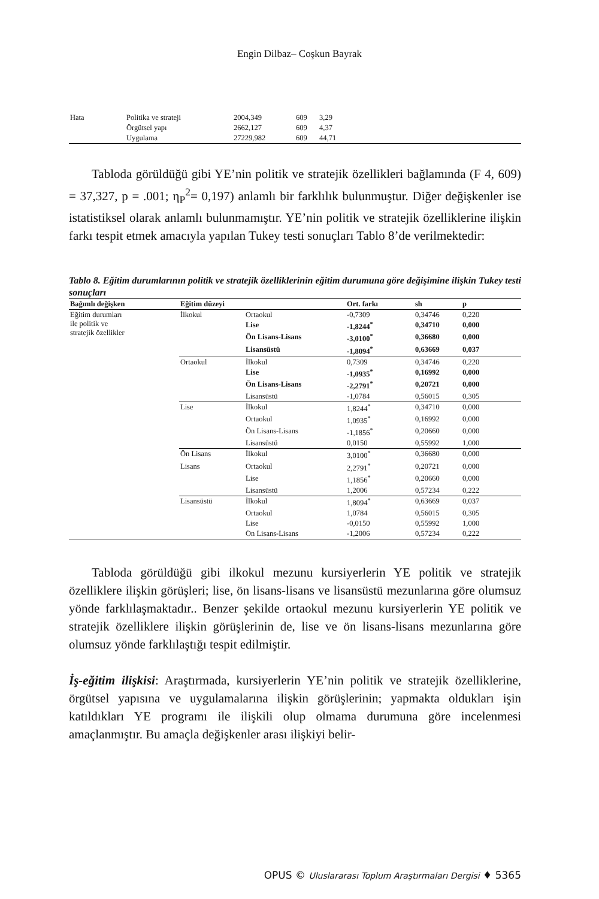Engin Dilbaz– Coşkun Bayrak
| Hata | Politika ve strateji | 2004,349 | 609 | 3,29 |
| | Örgütsel yapı | 2662,127 | 609 | 4,37 |
| | Uygulama | 27229,982 | 609 | 44,71 |
Tabloda görüldüğü gibi YE’nin politik ve stratejik özellikleri bağlamında (F 4, 609) = 37,327, p = .001; η<sub>P</sub><sup>2</sup>= 0,197) anlamlı bir farklılık bulunmuştur. Diğer değişkenler ise istatistiksel olarak anlamlı bulunmamıştır. YE’nin politik ve stratejik özelliklerine ilişkin farkı tespit etmek amacıyla yapılan Tukey testi sonuçları Tablo 8’de verilmektedir:
Tablo 8. Eğitim durumlarının politik ve stratejik özelliklerinin eğitim durumuna göre değişimine ilişkin Tukey testi sonuçları
| Bağımlı değişken | Eğitim düzeyi | | Ort. farkı | sh | p |
| --- | --- | --- | --- | --- | --- |
| Eğitim durumları ile politik ve stratejik özellikler | İlkokul | Ortaokul | -0,7309 | 0,34746 | 0,220 |
| | | Lise | -1,8244<sup>*</sup> | 0,34710 | 0,000 |
| | | Ön Lisans-Lisans | -3,0100<sup>*</sup> | 0,36680 | 0,000 |
| | | Lisansüstü | -1,8094<sup>*</sup> | 0,63669 | 0,037 |
| | Ortaokul | İlkokul | 0,7309 | 0,34746 | 0,220 |
| | | Lise | -1,0935<sup>*</sup> | 0,16992 | 0,000 |
| | | Ön Lisans-Lisans | -2,2791<sup>*</sup> | 0,20721 | 0,000 |
| | | Lisansüstü | -1,0784 | 0,56015 | 0,305 |
| | Lise | İlkokul | 1,8244<sup>*</sup> | 0,34710 | 0,000 |
| | | Ortaokul | 1,0935<sup>*</sup> | 0,16992 | 0,000 |
| | | Ön Lisans-Lisans | -1,1856<sup>*</sup> | 0,20660 | 0,000 |
| | | Lisansüstü | 0,0150 | 0,55992 | 1,000 |
| | Ön Lisans | İlkokul | 3,0100<sup>*</sup> | 0,36680 | 0,000 |
| | Lisans | Ortaokul | 2,2791<sup>*</sup> | 0,20721 | 0,000 |
| | | Lise | 1,1856<sup>*</sup> | 0,20660 | 0,000 |
| | | Lisansüstü | 1,2006 | 0,57234 | 0,222 |
| | Lisansüstü | İlkokul | 1,8094<sup>*</sup> | 0,63669 | 0,037 |
| | | Ortaokul | 1,0784 | 0,56015 | 0,305 |
| | | Lise | -0,0150 | 0,55992 | 1,000 |
| | | Ön Lisans-Lisans | -1,2006 | 0,57234 | 0,222 |
Tabloda görüldüğü gibi ilkokul mezunu kursiyerlerin YE politik ve stratejik özelliklere ilişkin görüşleri; lise, ön lisans-lisans ve lisansüstü mezunlarına göre olumsuz yönde farklılaşmaktadır.. Benzer şekilde ortaokul mezunu kursiyerlerin YE politik ve stratejik özelliklere ilişkin görüşlerinin de, lise ve ön lisans-lisans mezunlarına göre olumsuz yönde farklılaştığı tespit edilmiştir.
İş-eğitim ilişkisi: Araştırmada, kursiyerlerin YE’nin politik ve stratejik özelliklerine, örgütsel yapısına ve uygulamalarına ilişkin görüşlerinin; yapmakta oldukları işin katıldıkları YE programı ile ilişkili olup olmama durumuna göre incelenmesi amaçlanmıştır. Bu amaçla değişkenler arası ilişkiyi belir-
OPUS © Uluslararası Toplum Araştırmaları Dergisi ♦ 5365